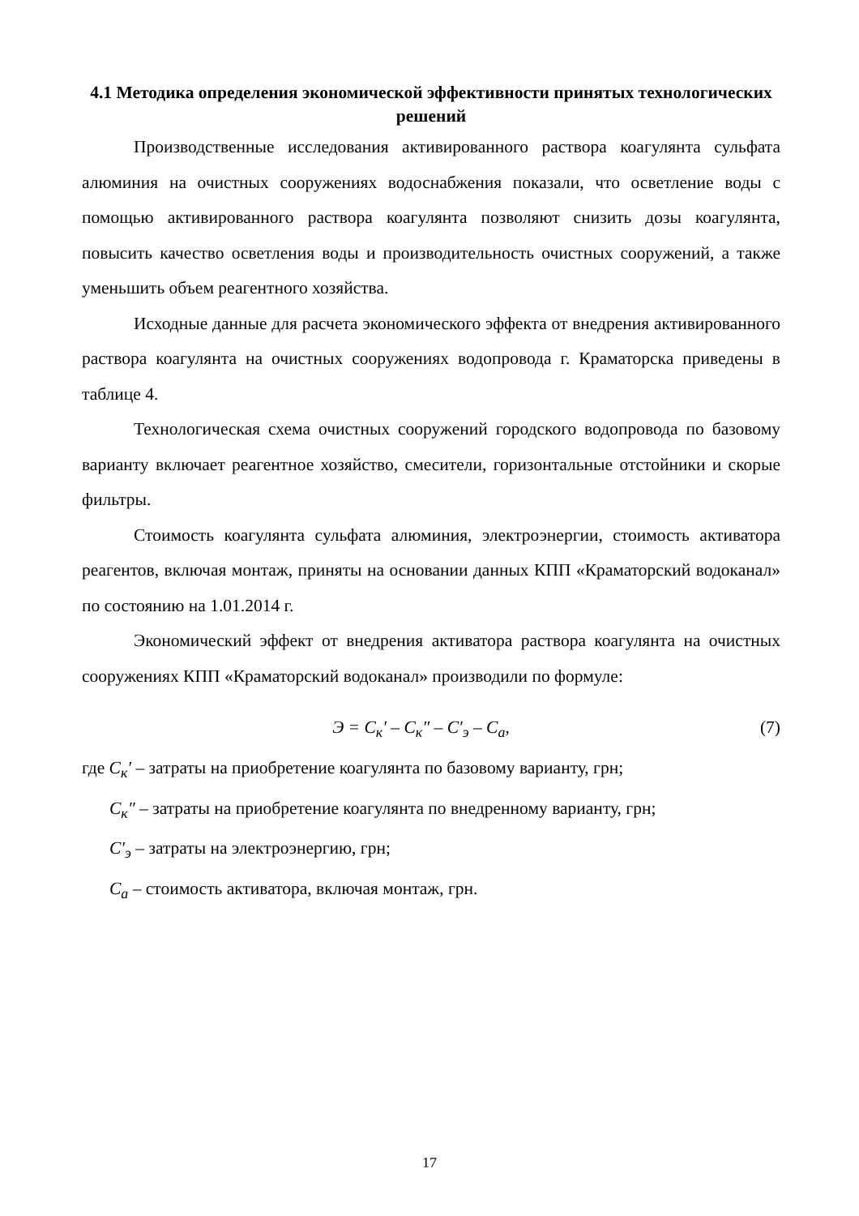4.1 Методика определения экономической эффективности принятых технологических решений
Производственные исследования активированного раствора коагулянта сульфата алюминия на очистных сооружениях водоснабжения показали, что осветление воды с помощью активированного раствора коагулянта позволяют снизить дозы коагулянта, повысить качество осветления воды и производительность очистных сооружений, а также уменьшить объем реагентного хозяйства.
Исходные данные для расчета экономического эффекта от внедрения активированного раствора коагулянта на очистных сооружениях водопровода г. Краматорска приведены в таблице 4.
Технологическая схема очистных сооружений городского водопровода по базовому варианту включает реагентное хозяйство, смесители, горизонтальные отстойники и скорые фильтры.
Стоимость коагулянта сульфата алюминия, электроэнергии, стоимость активатора реагентов, включая монтаж, приняты на основании данных КПП «Краматорский водоканал» по состоянию на 1.01.2014 г.
Экономический эффект от внедрения активатора раствора коагулянта на очистных сооружениях КПП «Краматорский водоканал» производили по формуле:
Э = С<sub>к</sub>′ – С<sub>к</sub>″ – С′<sub>э</sub> – С<sub>а</sub>, (7)
где С<sub>к</sub>′ – затраты на приобретение коагулянта по базовому варианту, грн;
С<sub>к</sub>″ – затраты на приобретение коагулянта по внедренному варианту, грн;
С′<sub>э</sub> – затраты на электроэнергию, грн;
С<sub>а</sub> – стоимость активатора, включая монтаж, грн.
17